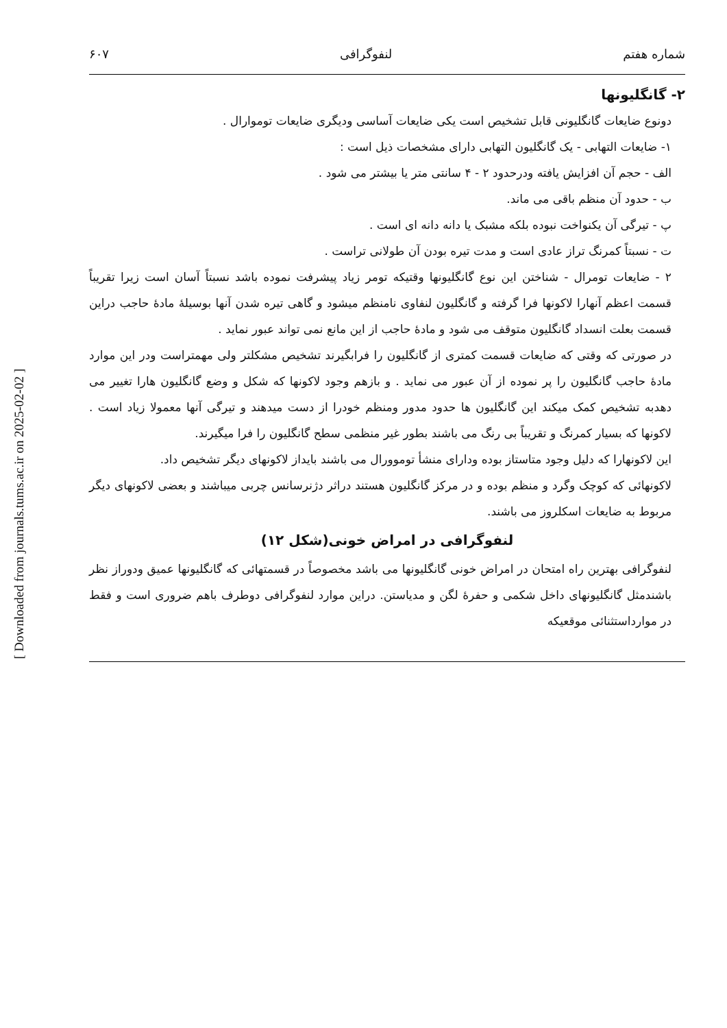[ Downloaded from journals.tums.ac.ir on 2025-02-02 ]
شماره هفتم لنفوگرافی ۶۰۷
۲- گانگلیونها
دونوع ضایعات گانگلیونی قابل تشخیص است یکی ضایعات آساسی ودیگری ضایعات توموارال .
۱- ضایعات التهابی - یک گانگلیون التهابی دارای مشخصات ذیل است :
الف - حجم آن افزایش یافته ودرحدود ۲ - ۴ سانتی متر یا بیشتر می شود .
ب - حدود آن منظم باقی می ماند.
پ - تیرگی آن یکنواخت نبوده بلکه مشبک یا دانه دانه ای است .
ت - نسبتاً کمرنگ تراز عادی است و مدت تیره بودن آن طولانی تراست .
۲ - ضایعات تومرال - شناختن این نوع گانگلیونها وقتیکه تومر زیاد پیشرفت نموده باشد نسبتاً آسان است زیرا تقریباً قسمت اعظم آنهارا لاکونها فرا گرفته و گانگلیون لنفاوی نامنظم میشود و گاهی تیره شدن آنها بوسیلهٔ مادهٔ حاجب دراین قسمت بعلت انسداد گانگلیون متوقف می شود و مادهٔ حاجب از این مانع نمی تواند عبور نماید .
در صورتی که وقتی که ضایعات قسمت کمتری از گانگلیون را فرابگیرند تشخیص مشکلتر ولی مهمتراست ودر این موارد مادهٔ حاجب گانگلیون را پر نموده از آن عبور می نماید . و بازهم وجود لاکونها که شکل و وضع گانگلیون هارا تغییر می دهدبه تشخیص کمک میکند این گانگلیون ها حدود مدور ومنظم خودرا از دست میدهند و تیرگی آنها معمولا زیاد است . لاکونها که بسیار کمرنگ و تقریباً بی رنگ می باشند بطور غیر منظمی سطح گانگلیون را فرا میگیرند.
این لاکونهارا که دلیل وجود متاستاز بوده ودارای منشأ توموورال می باشند بایداز لاکونهای دیگر تشخیص داد.
لاکونهائی که کوچک وگرد و منظم بوده و در مرکز گانگلیون هستند دراثر دژنرسانس چربی میباشند و بعضی لاکونهای دیگر مربوط به ضایعات اسکلروز می باشند.
لنفوگرافی در امراض خونی(شکل ۱۲)
لنفوگرافی بهترین راه امتحان در امراض خونی گانگلیونها می باشد مخصوصاً در قسمتهائی که گانگلیونها عمیق ودوراز نظر باشندمثل گانگلیونهای داخل شکمی و حفرهٔ لگن و مدیاستن. دراین موارد لنفوگرافی دوطرف باهم ضروری است و فقط در موارداستثنائی موقعیکه